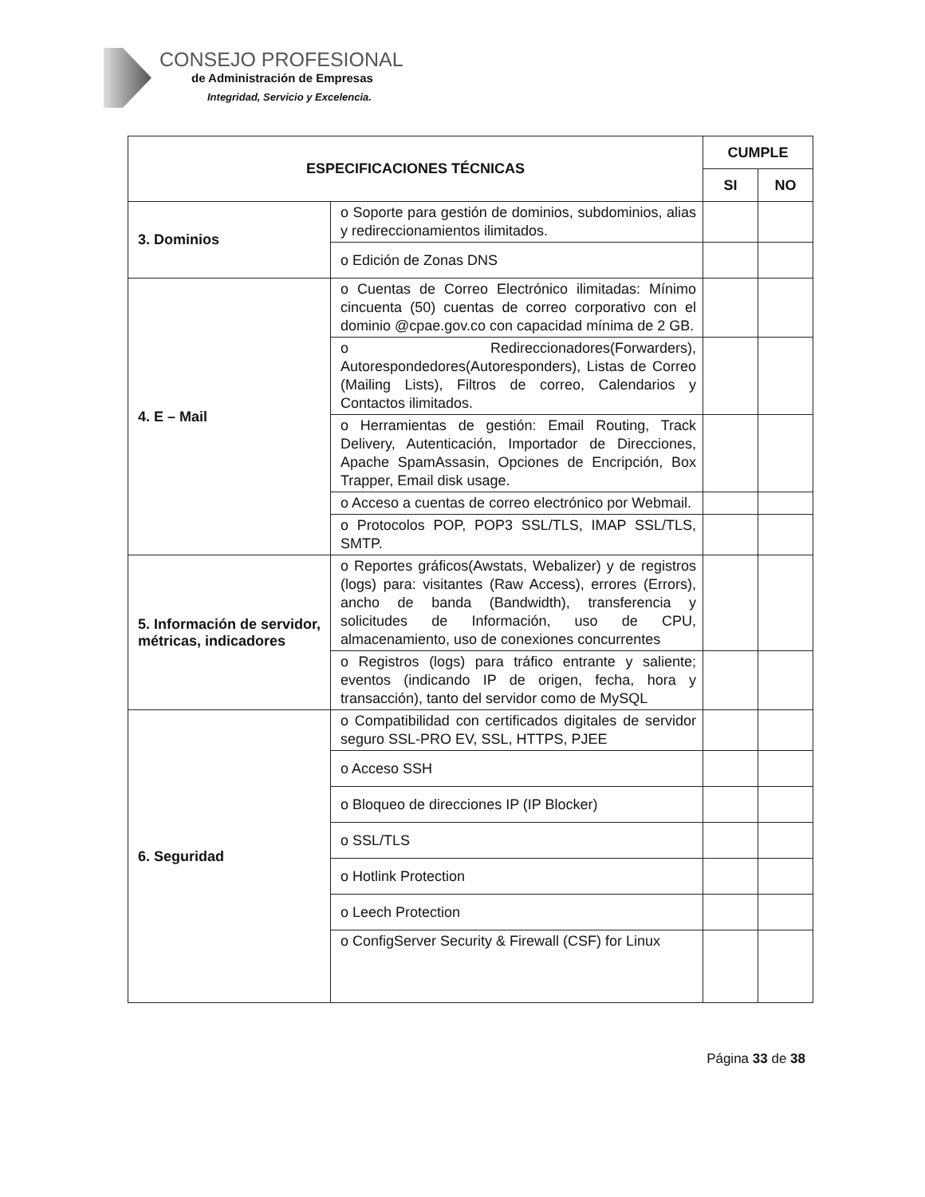CONSEJO PROFESIONAL
de Administración de Empresas
Integridad, Servicio y Excelencia.
| ESPECIFICACIONES TÉCNICAS | | CUMPLE | |
| --- | --- | --- | --- |
| | | SI | NO |
| 3. Dominios | o Soporte para gestión de dominios, subdominios, alias y redireccionamientos ilimitados. | | |
| | o Edición de Zonas DNS | | |
| 4. E – Mail | o Cuentas de Correo Electrónico ilimitadas: Mínimo cincuenta (50) cuentas de correo corporativo con el dominio @cpae.gov.co con capacidad mínima de 2 GB. | | |
| | o Redireccionadores(Forwarders), Autorespondedores(Autoresponders), Listas de Correo (Mailing Lists), Filtros de correo, Calendarios y Contactos ilimitados. | | |
| | o Herramientas de gestión: Email Routing, Track Delivery, Autenticación, Importador de Direcciones, Apache SpamAssasin, Opciones de Encripción, Box Trapper, Email disk usage. | | |
| | o Acceso a cuentas de correo electrónico por Webmail. | | |
| | o Protocolos POP, POP3 SSL/TLS, IMAP SSL/TLS, SMTP. | | |
| 5. Información de servidor, métricas, indicadores | o Reportes gráficos(Awstats, Webalizer) y de registros (logs) para: visitantes (Raw Access), errores (Errors), ancho de banda (Bandwidth), transferencia y solicitudes de Información, uso de CPU, almacenamiento, uso de conexiones concurrentes | | |
| | o Registros (logs) para tráfico entrante y saliente; eventos (indicando IP de origen, fecha, hora y transacción), tanto del servidor como de MySQL | | |
| 6. Seguridad | o Compatibilidad con certificados digitales de servidor seguro SSL-PRO EV, SSL, HTTPS, PJEE | | |
| | o Acceso SSH | | |
| | o Bloqueo de direcciones IP (IP Blocker) | | |
| | o SSL/TLS | | |
| | o Hotlink Protection | | |
| | o Leech Protection | | |
| | o ConfigServer Security & Firewall (CSF) for Linux | | |
Página 33 de 38